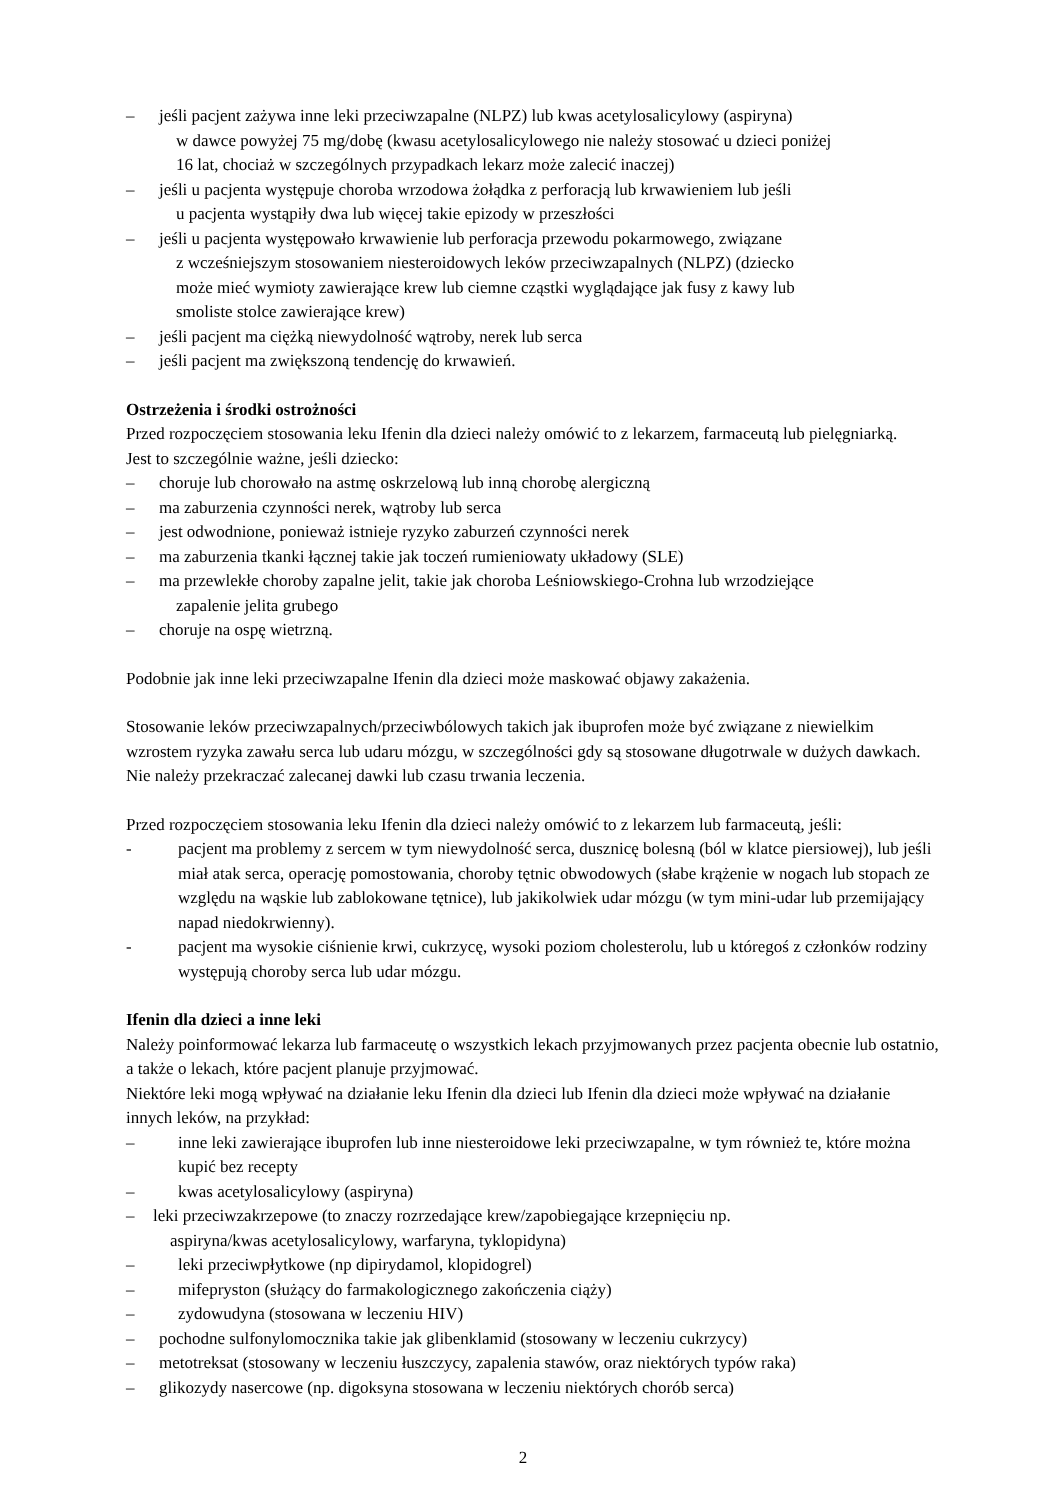– jeśli pacjent zażywa inne leki przeciwzapalne (NLPZ) lub kwas acetylosalicylowy (aspiryna)
w dawce powyżej 75 mg/dobę (kwasu acetylosalicylowego nie należy stosować u dzieci poniżej
16 lat, chociaż w szczególnych przypadkach lekarz może zalecić inaczej)
– jeśli u pacjenta występuje choroba wrzodowa żołądka z perforacją lub krwawieniem lub jeśli
u pacjenta wystąpiły dwa lub więcej takie epizody w przeszłości
– jeśli u pacjenta występowało krwawienie lub perforacja przewodu pokarmowego, związane
z wcześniejszym stosowaniem niesteroidowych leków przeciwzapalnych (NLPZ) (dziecko
może mieć wymioty zawierające krew lub ciemne cząstki wyglądające jak fusy z kawy lub
smoliste stolce zawierające krew)
– jeśli pacjent ma ciężką niewydolność wątroby, nerek lub serca
– jeśli pacjent ma zwiększoną tendencję do krwawień.
Ostrzeżenia i środki ostrożności
Przed rozpoczęciem stosowania leku Ifenin dla dzieci należy omówić to z lekarzem, farmaceutą lub pielęgniarką.
Jest to szczególnie ważne, jeśli dziecko:
– choruje lub chorowało na astmę oskrzelową lub inną chorobę alergiczną
– ma zaburzenia czynności nerek, wątroby lub serca
– jest odwodnione, ponieważ istnieje ryzyko zaburzeń czynności nerek
– ma zaburzenia tkanki łącznej takie jak toczeń rumieniowaty układowy (SLE)
– ma przewlekłe choroby zapalne jelit, takie jak choroba Leśniowskiego-Crohna lub wrzodziejące
zapalenie jelita grubego
– choruje na ospę wietrzną.
Podobnie jak inne leki przeciwzapalne Ifenin dla dzieci może maskować objawy zakażenia.
Stosowanie leków przeciwzapalnych/przeciwbólowych takich jak ibuprofen może być związane z niewielkim wzrostem ryzyka zawału serca lub udaru mózgu, w szczególności gdy są stosowane długotrwale w dużych dawkach. Nie należy przekraczać zalecanej dawki lub czasu trwania leczenia.
Przed rozpoczęciem stosowania leku Ifenin dla dzieci należy omówić to z lekarzem lub farmaceutą, jeśli:
- pacjent ma problemy z sercem w tym niewydolność serca, dusznicę bolesną (ból w klatce piersiowej), lub jeśli miał atak serca, operację pomostowania, choroby tętnic obwodowych (słabe krążenie w nogach lub stopach ze względu na wąskie lub zablokowane tętnice), lub jakikolwiek udar mózgu (w tym mini-udar lub przemijający napad niedokrwienny).
- pacjent ma wysokie ciśnienie krwi, cukrzycę, wysoki poziom cholesterolu, lub u któregoś z członków rodziny występują choroby serca lub udar mózgu.
Ifenin dla dzieci a inne leki
Należy poinformować lekarza lub farmaceutę o wszystkich lekach przyjmowanych przez pacjenta obecnie lub ostatnio, a także o lekach, które pacjent planuje przyjmować.
Niektóre leki mogą wpływać na działanie leku Ifenin dla dzieci lub Ifenin dla dzieci może wpływać na działanie innych leków, na przykład:
– inne leki zawierające ibuprofen lub inne niesteroidowe leki przeciwzapalne, w tym również te, które można kupić bez recepty
– kwas acetylosalicylowy (aspiryna)
– leki przeciwzakrzepowe (to znaczy rozrzedające krew/zapobiegające krzepnięciu np.
aspiryna/kwas acetylosalicylowy, warfaryna, tyklopidyna)
– leki przeciwpłytkowe (np dipirydamol, klopidogrel)
– mifepryston (służący do farmakologicznego zakończenia ciąży)
– zydowudyna (stosowana w leczeniu HIV)
– pochodne sulfonylomocznika takie jak glibenklamid (stosowany w leczeniu cukrzycy)
– metotreksat (stosowany w leczeniu łuszczycy, zapalenia stawów, oraz niektórych typów raka)
– glikozydy nasercowe (np. digoksyna stosowana w leczeniu niektórych chorób serca)
2